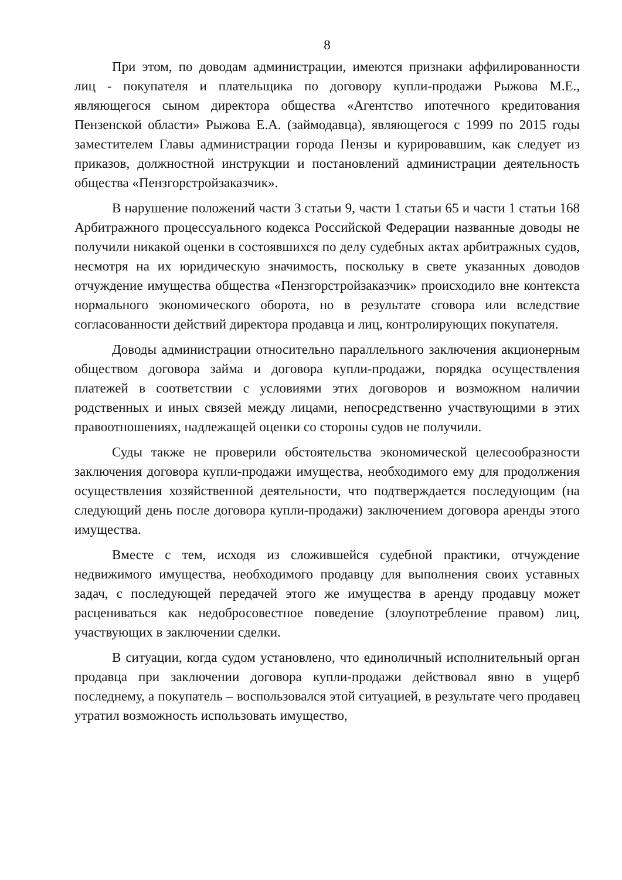8
При этом, по доводам администрации, имеются признаки аффилированности лиц - покупателя и плательщика по договору купли-продажи Рыжова М.Е., являющегося сыном директора общества «Агентство ипотечного кредитования Пензенской области» Рыжова Е.А. (займодавца), являющегося с 1999 по 2015 годы заместителем Главы администрации города Пензы и курировавшим, как следует из приказов, должностной инструкции и постановлений администрации деятельность общества «Пензгорстройзаказчик».
В нарушение положений части 3 статьи 9, части 1 статьи 65 и части 1 статьи 168 Арбитражного процессуального кодекса Российской Федерации названные доводы не получили никакой оценки в состоявшихся по делу судебных актах арбитражных судов, несмотря на их юридическую значимость, поскольку в свете указанных доводов отчуждение имущества общества «Пензгорстройзаказчик» происходило вне контекста нормального экономического оборота, но в результате сговора или вследствие согласованности действий директора продавца и лиц, контролирующих покупателя.
Доводы администрации относительно параллельного заключения акционерным обществом договора займа и договора купли-продажи, порядка осуществления платежей в соответствии с условиями этих договоров и возможном наличии родственных и иных связей между лицами, непосредственно участвующими в этих правоотношениях, надлежащей оценки со стороны судов не получили.
Суды также не проверили обстоятельства экономической целесообразности заключения договора купли-продажи имущества, необходимого ему для продолжения осуществления хозяйственной деятельности, что подтверждается последующим (на следующий день после договора купли-продажи) заключением договора аренды этого имущества.
Вместе с тем, исходя из сложившейся судебной практики, отчуждение недвижимого имущества, необходимого продавцу для выполнения своих уставных задач, с последующей передачей этого же имущества в аренду продавцу может расцениваться как недобросовестное поведение (злоупотребление правом) лиц, участвующих в заключении сделки.
В ситуации, когда судом установлено, что единоличный исполнительный орган продавца при заключении договора купли-продажи действовал явно в ущерб последнему, а покупатель – воспользовался этой ситуацией, в результате чего продавец утратил возможность использовать имущество,